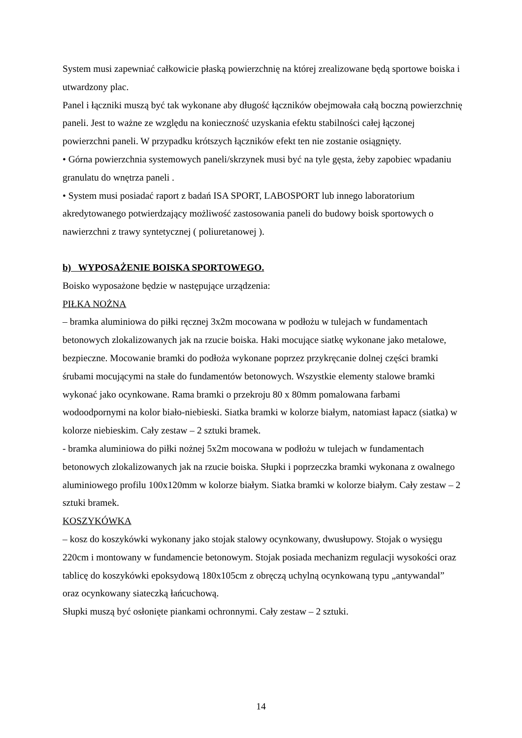System musi zapewniać całkowicie płaską powierzchnię na której zrealizowane będą sportowe boiska i utwardzony plac.
Panel i łączniki muszą być tak wykonane aby długość łączników obejmowała całą boczną powierzchnię paneli. Jest to ważne ze względu na konieczność uzyskania efektu stabilności całej łączonej powierzchni paneli. W przypadku krótszych łączników efekt ten nie zostanie osiągnięty.
• Górna powierzchnia systemowych paneli/skrzynek musi być na tyle gęsta, żeby zapobiec wpadaniu granulatu do wnętrza paneli .
• System musi posiadać raport z badań ISA SPORT, LABOSPORT lub innego laboratorium akredytowanego potwierdzający możliwość zastosowania paneli do budowy boisk sportowych o nawierzchni z trawy syntetycznej ( poliuretanowej ).
b) WYPOSAŻENIE BOISKA SPORTOWEGO.
Boisko wyposażone będzie w następujące urządzenia:
PIŁKA NOŻNA
– bramka aluminiowa do piłki ręcznej 3x2m mocowana w podłożu w tulejach w fundamentach betonowych zlokalizowanych jak na rzucie boiska. Haki mocujące siatkę wykonane jako metalowe, bezpieczne. Mocowanie bramki do podłoża wykonane poprzez przykręcanie dolnej części bramki śrubami mocującymi na stałe do fundamentów betonowych. Wszystkie elementy stalowe bramki wykonać jako ocynkowane. Rama bramki o przekroju 80 x 80mm pomalowana farbami wodoodpornymi na kolor biało-niebieski. Siatka bramki w kolorze białym, natomiast łapacz (siatka) w kolorze niebieskim. Cały zestaw – 2 sztuki bramek.
- bramka aluminiowa do piłki nożnej 5x2m mocowana w podłożu w tulejach w fundamentach betonowych zlokalizowanych jak na rzucie boiska. Słupki i poprzeczka bramki wykonana z owalnego aluminiowego profilu 100x120mm w kolorze białym. Siatka bramki w kolorze białym. Cały zestaw – 2 sztuki bramek.
KOSZYKÓWKA
– kosz do koszykówki wykonany jako stojak stalowy ocynkowany, dwusłupowy. Stojak o wysięgu 220cm i montowany w fundamencie betonowym. Stojak posiada mechanizm regulacji wysokości oraz tablicę do koszykówki epoksydową 180x105cm z obręczą uchylną ocynkowaną typu „antywandal” oraz ocynkowany siateczką łańcuchową.
Słupki muszą być osłonięte piankami ochronnymi. Cały zestaw – 2 sztuki.
14